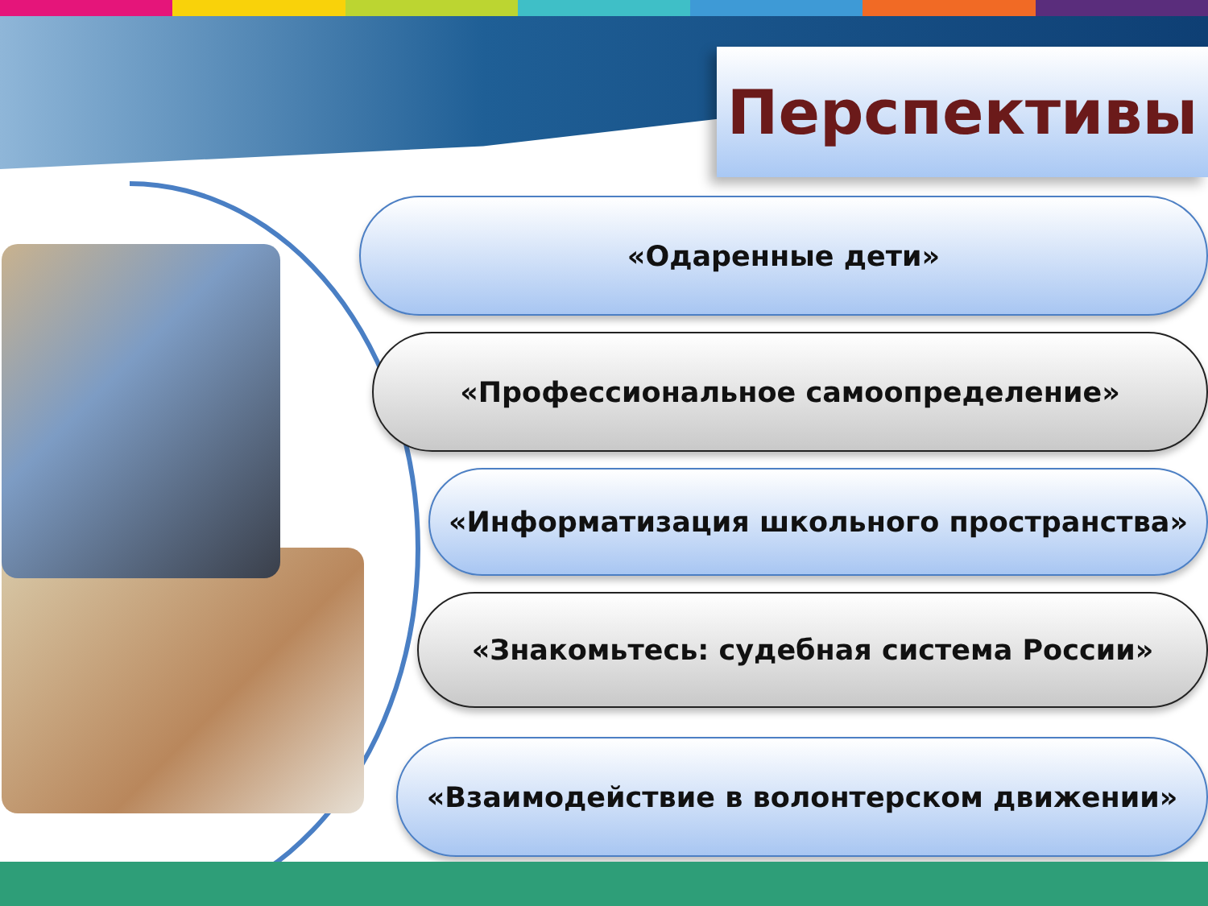Перспективы
«Одаренные дети»
«Профессиональное самоопределение»
«Информатизация школьного пространства»
«Знакомьтесь: судебная система России»
«Взаимодействие в волонтерском движении»